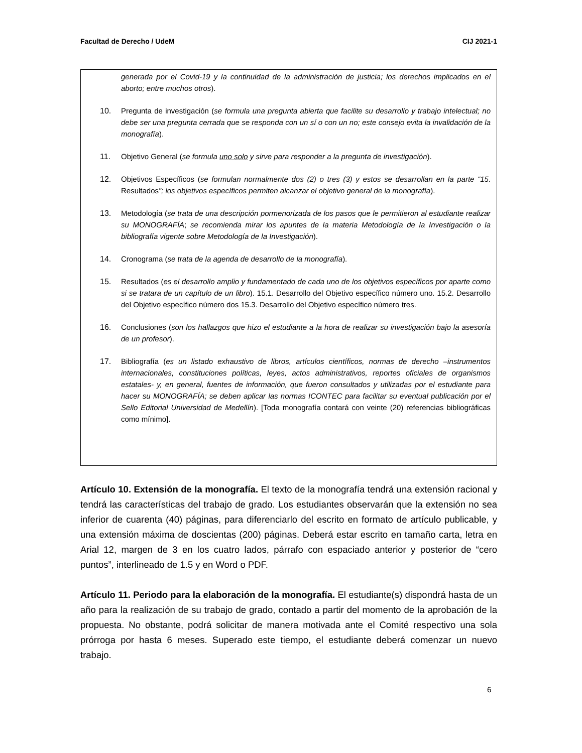Facultad de Derecho / UdeM CIJ 2021-1
generada por el Covid-19 y la continuidad de la administración de justicia; los derechos implicados en el aborto; entre muchos otros).
10. Pregunta de investigación (se formula una pregunta abierta que facilite su desarrollo y trabajo intelectual; no debe ser una pregunta cerrada que se responda con un sí o con un no; este consejo evita la invalidación de la monografía).
11. Objetivo General (se formula uno solo y sirve para responder a la pregunta de investigación).
12. Objetivos Específicos (se formulan normalmente dos (2) o tres (3) y estos se desarrollan en la parte “15. Resultados”; los objetivos específicos permiten alcanzar el objetivo general de la monografía).
13. Metodología (se trata de una descripción pormenorizada de los pasos que le permitieron al estudiante realizar su MONOGRAFÍA; se recomienda mirar los apuntes de la materia Metodología de la Investigación o la bibliografía vigente sobre Metodología de la Investigación).
14. Cronograma (se trata de la agenda de desarrollo de la monografía).
15. Resultados (es el desarrollo amplio y fundamentado de cada uno de los objetivos específicos por aparte como si se tratara de un capítulo de un libro). 15.1. Desarrollo del Objetivo específico número uno. 15.2. Desarrollo del Objetivo específico número dos 15.3. Desarrollo del Objetivo específico número tres.
16. Conclusiones (son los hallazgos que hizo el estudiante a la hora de realizar su investigación bajo la asesoría de un profesor).
17. Bibliografía (es un listado exhaustivo de libros, artículos científicos, normas de derecho –instrumentos internacionales, constituciones políticas, leyes, actos administrativos, reportes oficiales de organismos estatales- y, en general, fuentes de información, que fueron consultados y utilizadas por el estudiante para hacer su MONOGRAFÍA; se deben aplicar las normas ICONTEC para facilitar su eventual publicación por el Sello Editorial Universidad de Medellín). [Toda monografía contará con veinte (20) referencias bibliográficas como mínimo].
Artículo 10. Extensión de la monografía. El texto de la monografía tendrá una extensión racional y tendrá las características del trabajo de grado. Los estudiantes observarán que la extensión no sea inferior de cuarenta (40) páginas, para diferenciarlo del escrito en formato de artículo publicable, y una extensión máxima de doscientas (200) páginas. Deberá estar escrito en tamaño carta, letra en Arial 12, margen de 3 en los cuatro lados, párrafo con espaciado anterior y posterior de “cero puntos”, interlineado de 1.5 y en Word o PDF.
Artículo 11. Periodo para la elaboración de la monografía. El estudiante(s) dispondrá hasta de un año para la realización de su trabajo de grado, contado a partir del momento de la aprobación de la propuesta. No obstante, podrá solicitar de manera motivada ante el Comité respectivo una sola prórroga por hasta 6 meses. Superado este tiempo, el estudiante deberá comenzar un nuevo trabajo.
6